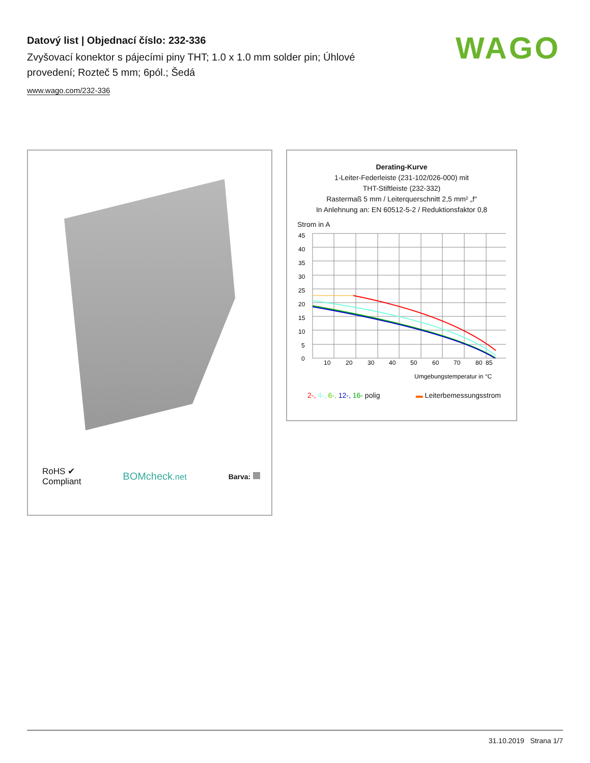Datový list | Objednací číslo: 232-336
Zvyšovací konektor s pájecími piny THT; 1.0 x 1.0 mm solder pin; Úhlové provedení; Rozteč 5 mm; 6pól.; Šedá
www.wago.com/232-336
WAGO
RoHS ✔
Compliant BOMcheck.net Barva:
Derating-Kurve
1-Leiter-Federleiste (231-102/026-000) mit
THT-Stiftleiste (232-332)
Rastermaß 5 mm / Leiterquerschnitt 2,5 mm² „f“
In Anlehnung an: EN 60512-5-2 / Reduktionsfaktor 0,8
Strom in A
45
40
35
30
25
20
15
10
5
0
10
20
30
40
50
60
70
80
85
Umgebungstemperatur in °C
2-, 4-, 6-, 12-, 16- polig ▬ Leiterbemessungsstrom
31.10.2019 Strana 1/7